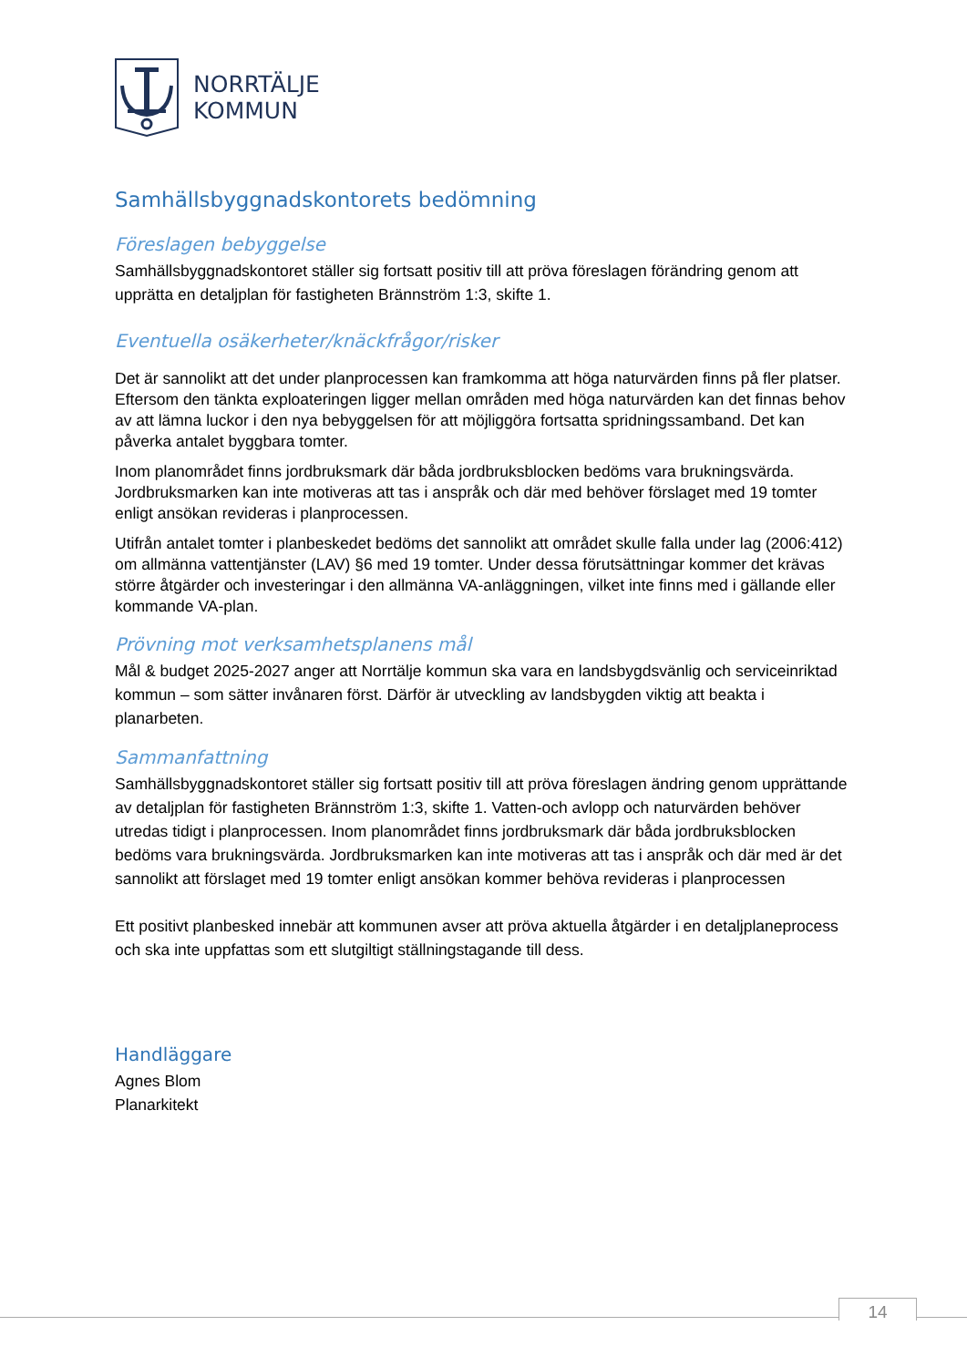NORRTÄLJE
KOMMUN
Samhällsbyggnadskontorets bedömning
Föreslagen bebyggelse
Samhällsbyggnadskontoret ställer sig fortsatt positiv till att pröva föreslagen förändring genom att upprätta en detaljplan för fastigheten Brännström 1:3, skifte 1.
Eventuella osäkerheter/knäckfrågor/risker
Det är sannolikt att det under planprocessen kan framkomma att höga naturvärden finns på fler platser. Eftersom den tänkta exploateringen ligger mellan områden med höga naturvärden kan det finnas behov av att lämna luckor i den nya bebyggelsen för att möjliggöra fortsatta spridningssamband. Det kan påverka antalet byggbara tomter.
Inom planområdet finns jordbruksmark där båda jordbruksblocken bedöms vara brukningsvärda. Jordbruksmarken kan inte motiveras att tas i anspråk och där med behöver förslaget med 19 tomter enligt ansökan revideras i planprocessen.
Utifrån antalet tomter i planbeskedet bedöms det sannolikt att området skulle falla under lag (2006:412) om allmänna vattentjänster (LAV) §6 med 19 tomter. Under dessa förutsättningar kommer det krävas större åtgärder och investeringar i den allmänna VA-anläggningen, vilket inte finns med i gällande eller kommande VA-plan.
Prövning mot verksamhetsplanens mål
Mål & budget 2025-2027 anger att Norrtälje kommun ska vara en landsbygdsvänlig och serviceinriktad kommun – som sätter invånaren först. Därför är utveckling av landsbygden viktig att beakta i planarbeten.
Sammanfattning
Samhällsbyggnadskontoret ställer sig fortsatt positiv till att pröva föreslagen ändring genom upprättande av detaljplan för fastigheten Brännström 1:3, skifte 1. Vatten-och avlopp och naturvärden behöver utredas tidigt i planprocessen. Inom planområdet finns jordbruksmark där båda jordbruksblocken bedöms vara brukningsvärda. Jordbruksmarken kan inte motiveras att tas i anspråk och där med är det sannolikt att förslaget med 19 tomter enligt ansökan kommer behöva revideras i planprocessen
Ett positivt planbesked innebär att kommunen avser att pröva aktuella åtgärder i en detaljplaneprocess och ska inte uppfattas som ett slutgiltigt ställningstagande till dess.
Handläggare
Agnes Blom
Planarkitekt
14